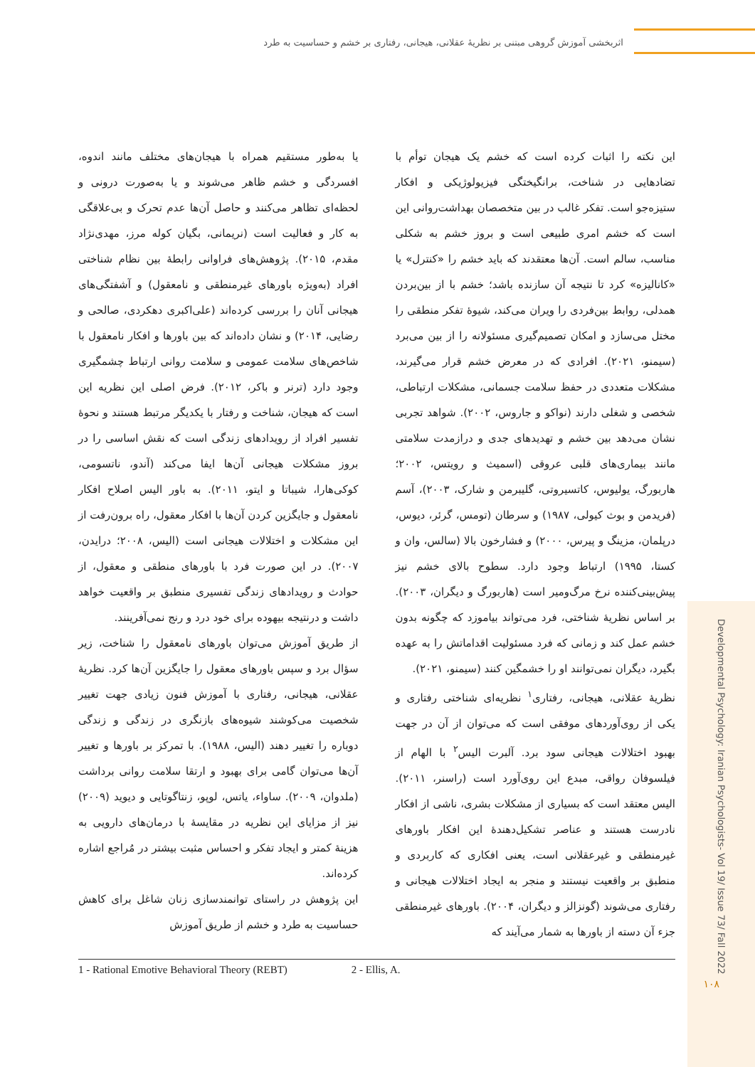اثربخشی آموزش گروهی مبتنی بر نظریهٔ عقلانی، هیجانی، رفتاری بر خشم و حساسیت به طرد
این نکته را اثبات کرده است که خشم یک هیجان توأم با تضادهایی در شناخت، برانگیختگی فیزیولوژیکی و افکار ستیزه‌جو است. تفکر غالب در بین متخصصان بهداشت‌روانی این است که خشم امری طبیعی است و بروز خشم به شکلی مناسب، سالم است. آن‌ها معتقدند که باید خشم را «کنترل» یا «کانالیزه» کرد تا نتیجه آن سازنده باشد؛ خشم با از بین‌بردن همدلی، روابط بین‌فردی را ویران می‌کند، شیوهٔ تفکر منطقی را مختل می‌سازد و امکان تصمیم‌گیری مسئولانه را از بین می‌برد (سیمنو، ۲۰۲۱). افرادی که در معرض خشم قرار می‌گیرند، مشکلات متعددی در حفظ سلامت جسمانی، مشکلات ارتباطی، شخصی و شغلی دارند (نواکو و جاروس، ۲۰۰۲). شواهد تجربی نشان می‌دهد بین خشم و تهدیدهای جدی و درازمدت سلامتی مانند بیماری‌های قلبی عروقی (اسمیث و رویتس، ۲۰۰۲؛ هاربورگ، یولیوس، کاتسیروتی، گلیبرمن و شارک، ۲۰۰۳)، آسم (فریدمن و بوث کیولی، ۱۹۸۷) و سرطان (تومس، گرئر، دیوس، درپلمان، مزینگ و پیرس، ۲۰۰۰) و فشارخون بالا (سالس، وان و کستا، ۱۹۹۵) ارتباط وجود دارد. سطوح بالای خشم نیز پیش‌بینی‌کننده نرخ مرگ‌ومیر است (هاربورگ و دیگران، ۲۰۰۳). بر اساس نظریهٔ شناختی، فرد می‌تواند بیاموزد که چگونه بدون خشم عمل کند و زمانی که فرد مسئولیت اقداماتش را به عهده بگیرد، دیگران نمی‌توانند او را خشمگین کنند (سیمنو، ۲۰۲۱).
نظریهٔ عقلانی، هیجانی، رفتاری<sup>۱</sup> نظریه‌ای شناختی رفتاری و یکی از روی‌آوردهای موفقی است که می‌توان از آن در جهت بهبود اختلالات هیجانی سود برد. آلبرت الیس<sup>۲</sup> با الهام از فیلسوفان رواقی، مبدع این روی‌آورد است (راسنر، ۲۰۱۱). الیس معتقد است که بسیاری از مشکلات بشری، ناشی از افکار نادرست هستند و عناصر تشکیل‌دهندهٔ این افکار باورهای غیرمنطقی و غیرعقلانی است، یعنی افکاری که کاربردی و منطبق بر واقعیت نیستند و منجر به ایجاد اختلالات هیجانی و رفتاری می‌شوند (گونزالز و دیگران، ۲۰۰۴). باورهای غیرمنطقی جزء آن دسته از باورها به شمار می‌آیند که
یا به‌طور مستقیم همراه با هیجان‌های مختلف مانند اندوه، افسردگی و خشم ظاهر می‌شوند و یا به‌صورت درونی و لحظه‌ای تظاهر می‌کنند و حاصل آن‌ها عدم تحرک و بی‌علاقگی به کار و فعالیت است (نریمانی، بگیان کوله مرز، مهدی‌نژاد مقدم، ۲۰۱۵). پژوهش‌های فراوانی رابطهٔ بین نظام شناختی افراد (به‌ویژه باورهای غیرمنطقی و نامعقول) و آشفتگی‌های هیجانی آنان را بررسی کرده‌اند (علی‌اکبری دهکردی، صالحی و رضایی، ۲۰۱۴) و نشان داده‌اند که بین باورها و افکار نامعقول با شاخص‌های سلامت عمومی و سلامت روانی ارتباط چشمگیری وجود دارد (ترنر و باکر، ۲۰۱۲). فرض اصلی این نظریه این است که هیجان، شناخت و رفتار با یکدیگر مرتبط هستند و نحوهٔ تفسیر افراد از رویدادهای زندگی است که نقش اساسی را در بروز مشکلات هیجانی آن‌ها ایفا می‌کند (آندو، ناتسومی، کوکی‌هارا، شیباتا و ایتو، ۲۰۱۱). به باور الیس اصلاح افکار نامعقول و جایگزین کردن آن‌ها با افکار معقول، راه برون‌رفت از این مشکلات و اختلالات هیجانی است (الیس، ۲۰۰۸؛ درایدن، ۲۰۰۷). در این صورت فرد با باورهای منطقی و معقول، از حوادث و رویدادهای زندگی تفسیری منطبق بر واقعیت خواهد داشت و درنتیجه بیهوده برای خود درد و رنج نمی‌آفرینند.
از طریق آموزش می‌توان باورهای نامعقول را شناخت، زیر سؤال برد و سپس باورهای معقول را جایگزین آن‌ها کرد. نظریهٔ عقلانی، هیجانی، رفتاری با آموزش فنون زیادی جهت تغییر شخصیت می‌کوشند شیوه‌های بازنگری در زندگی و زندگی دوباره را تغییر دهند (الیس، ۱۹۸۸). با تمرکز بر باورها و تغییر آن‌ها می‌توان گامی برای بهبود و ارتقا سلامت روانی برداشت (ملدوان، ۲۰۰۹). ساواء، یاتس، لوپو، زنتاگوتایی و دیوید (۲۰۰۹) نیز از مزایای این نظریه در مقایسهٔ با درمان‌های دارویی به هزینهٔ کمتر و ایجاد تفکر و احساس مثبت بیشتر در مُراجع اشاره کرده‌اند.
این پژوهش در راستای توانمندسازی زنان شاغل برای کاهش حساسیت به طرد و خشم از طریق آموزش
1 - Rational Emotive Behavioral Theory (REBT) 2 - Ellis, A.
Developmental Psychology: Iranian Psychologists- Vol 19/ Issue 73/ Fall 2022
۱۰۸